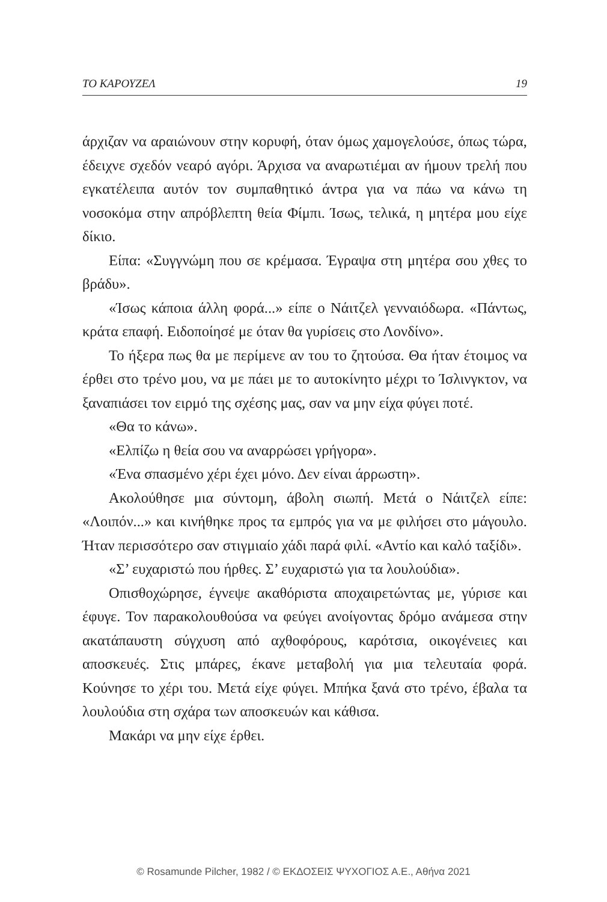ΤΟ ΚΑΡΟΥΖΕΛ 19
άρχιζαν να αραιώνουν στην κορυφή, όταν όμως χαμογελούσε, όπως τώρα, έδειχνε σχεδόν νεαρό αγόρι. Άρχισα να αναρωτιέμαι αν ήμουν τρελή που εγκατέλειπα αυτόν τον συμπαθητικό άντρα για να πάω να κάνω τη νοσοκόμα στην απρόβλεπτη θεία Φίμπι. Ίσως, τελικά, η μητέρα μου είχε δίκιο.
Είπα: «Συγγνώμη που σε κρέμασα. Έγραψα στη μητέρα σου χθες το βράδυ».
«Ίσως κάποια άλλη φορά...» είπε ο Νάιτζελ γενναιόδωρα. «Πάντως, κράτα επαφή. Ειδοποίησέ με όταν θα γυρίσεις στο Λονδίνο».
Το ήξερα πως θα με περίμενε αν του το ζητούσα. Θα ήταν έτοιμος να έρθει στο τρένο μου, να με πάει με το αυτοκίνητο μέχρι το Ίσλινγκτον, να ξαναπιάσει τον ειρμό της σχέσης μας, σαν να μην είχα φύγει ποτέ.
«Θα το κάνω».
«Ελπίζω η θεία σου να αναρρώσει γρήγορα».
«Ένα σπασμένο χέρι έχει μόνο. Δεν είναι άρρωστη».
Ακολούθησε μια σύντομη, άβολη σιωπή. Μετά ο Νάιτζελ είπε: «Λοιπόν...» και κινήθηκε προς τα εμπρός για να με φιλήσει στο μάγουλο. Ήταν περισσότερο σαν στιγμιαίο χάδι παρά φιλί. «Αντίο και καλό ταξίδι».
«Σ’ ευχαριστώ που ήρθες. Σ’ ευχαριστώ για τα λουλούδια».
Οπισθοχώρησε, έγνεψε ακαθόριστα αποχαιρετώντας με, γύρισε και έφυγε. Τον παρακολουθούσα να φεύγει ανοίγοντας δρόμο ανάμεσα στην ακατάπαυστη σύγχυση από αχθοφόρους, καρότσια, οικογένειες και αποσκευές. Στις μπάρες, έκανε μεταβολή για μια τελευταία φορά. Κούνησε το χέρι του. Μετά είχε φύγει. Μπήκα ξανά στο τρένο, έβαλα τα λουλούδια στη σχάρα των αποσκευών και κάθισα.
Μακάρι να μην είχε έρθει.
© Rosamunde Pilcher, 1982 / © ΕΚΔΟΣΕΙΣ ΨΥΧΟΓΙΟΣ Α.Ε., Αθήνα 2021